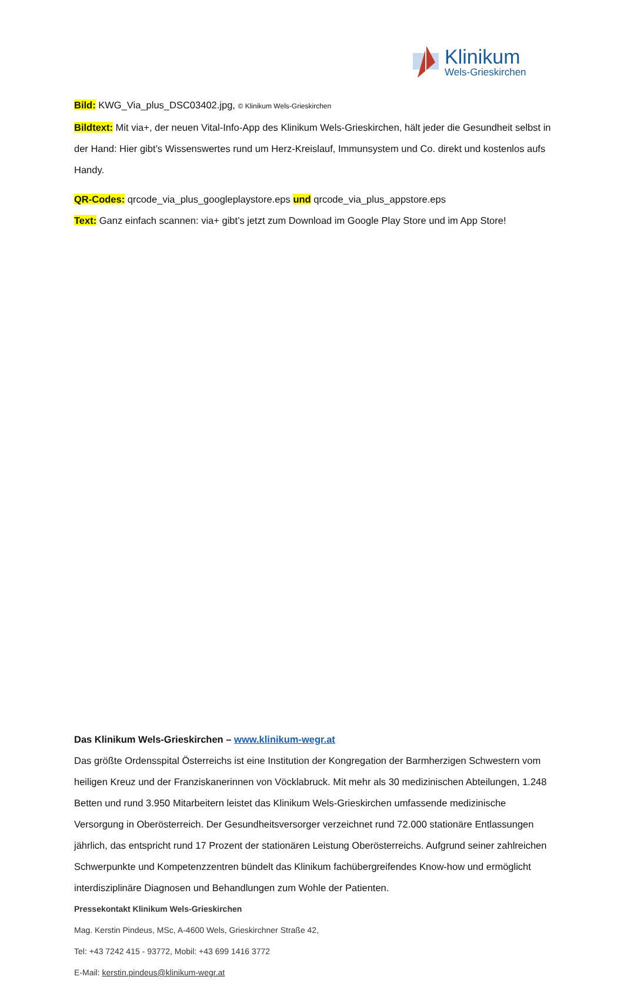Klinikum
Wels-Grieskirchen
Bild: KWG_Via_plus_DSC03402.jpg, © Klinikum Wels-Grieskirchen
Bildtext: Mit via+, der neuen Vital-Info-App des Klinikum Wels-Grieskirchen, hält jeder die Gesundheit selbst in der Hand: Hier gibt’s Wissenswertes rund um Herz-Kreislauf, Immunsystem und Co. direkt und kostenlos aufs Handy.
QR-Codes: qrcode_via_plus_googleplaystore.eps und qrcode_via_plus_appstore.eps
Text: Ganz einfach scannen: via+ gibt’s jetzt zum Download im Google Play Store und im App Store!
Das Klinikum Wels-Grieskirchen – www.klinikum-wegr.at
Das größte Ordensspital Österreichs ist eine Institution der Kongregation der Barmherzigen Schwestern vom heiligen Kreuz und der Franziskanerinnen von Vöcklabruck. Mit mehr als 30 medizinischen Abteilungen, 1.248 Betten und rund 3.950 Mitarbeitern leistet das Klinikum Wels-Grieskirchen umfassende medizinische Versorgung in Oberösterreich. Der Gesundheitsversorger verzeichnet rund 72.000 stationäre Entlassungen jährlich, das entspricht rund 17 Prozent der stationären Leistung Oberösterreichs. Aufgrund seiner zahlreichen Schwerpunkte und Kompetenzzentren bündelt das Klinikum fachübergreifendes Know-how und ermöglicht interdisziplinäre Diagnosen und Behandlungen zum Wohle der Patienten.
Pressekontakt Klinikum Wels-Grieskirchen
Mag. Kerstin Pindeus, MSc, A-4600 Wels, Grieskirchner Straße 42,
Tel: +43 7242 415 - 93772, Mobil: +43 699 1416 3772
E-Mail: kerstin.pindeus@klinikum-wegr.at